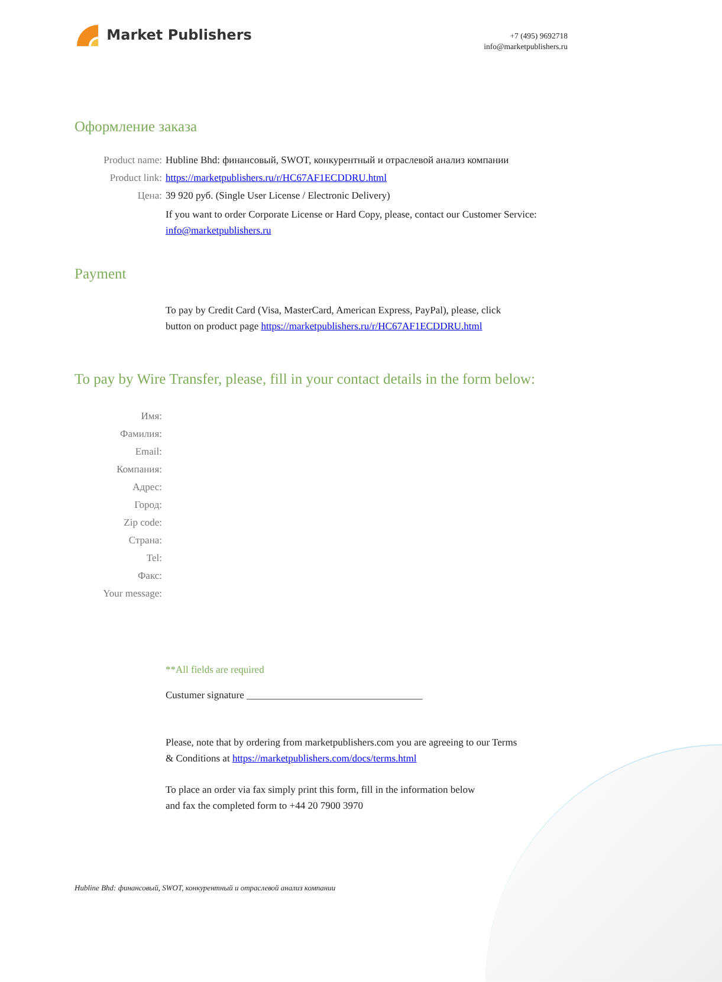Market Publishers
+7 (495) 9692718
info@marketpublishers.ru
Оформление заказа
Product name: Hubline Bhd: финансовый, SWOT, конкурентный и отраслевой анализ компании
Product link: https://marketpublishers.ru/r/HC67AF1ECDDRU.html
Цена: 39 920 руб. (Single User License / Electronic Delivery)
If you want to order Corporate License or Hard Copy, please, contact our Customer Service:
info@marketpublishers.ru
Payment
To pay by Credit Card (Visa, MasterCard, American Express, PayPal), please, click
button on product page https://marketpublishers.ru/r/HC67AF1ECDDRU.html
To pay by Wire Transfer, please, fill in your contact details in the form below:
Имя:
Фамилия:
Email:
Компания:
Адрес:
Город:
Zip code:
Страна:
Tel:
Факс:
Your message:
**All fields are required
Custumer signature ___________________________________
Please, note that by ordering from marketpublishers.com you are agreeing to our Terms
& Conditions at https://marketpublishers.com/docs/terms.html
To place an order via fax simply print this form, fill in the information below
and fax the completed form to +44 20 7900 3970
Hubline Bhd: финансовый, SWOT, конкурентный и отраслевой анализ компании